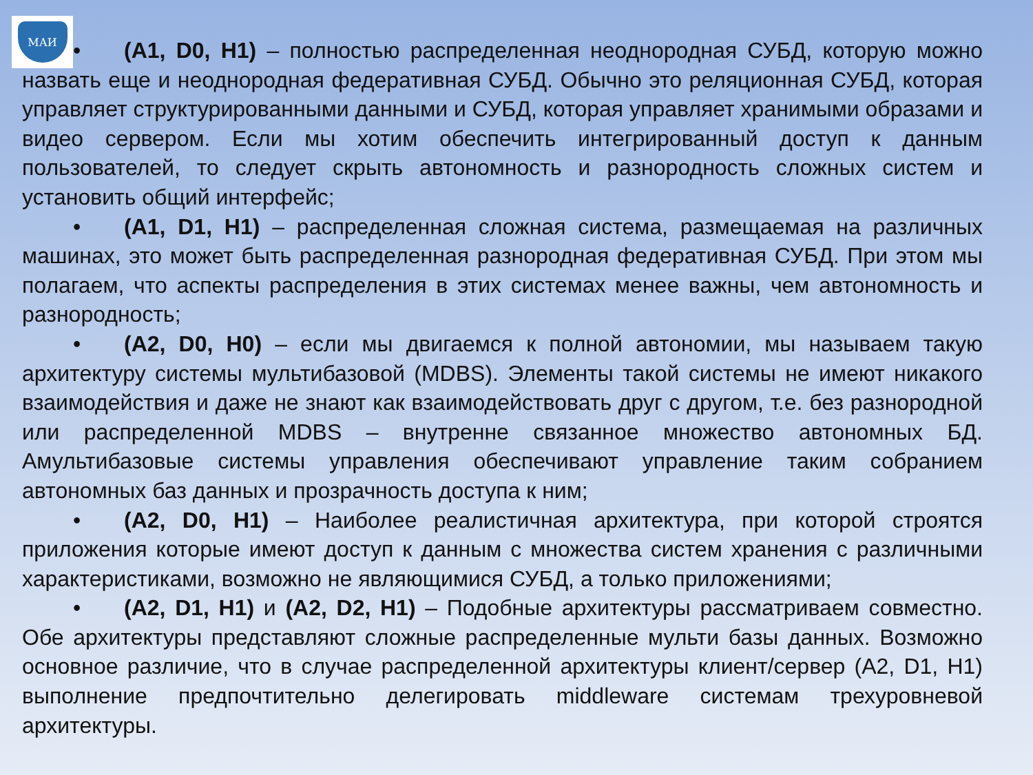МАИ
• (A1, D0, H1) – полностью распределенная неоднородная СУБД, которую можно назвать еще и неоднородная федеративная СУБД. Обычно это реляционная СУБД, которая управляет структурированными данными и СУБД, которая управляет хранимыми образами и видео сервером. Если мы хотим обеспечить интегрированный доступ к данным пользователей, то следует скрыть автономность и разнородность сложных систем и установить общий интерфейс;
• (A1, D1, H1) – распределенная сложная система, размещаемая на различных машинах, это может быть распределенная разнородная федеративная СУБД. При этом мы полагаем, что аспекты распределения в этих системах менее важны, чем автономность и разнородность;
• (A2, D0, H0) – если мы двигаемся к полной автономии, мы называем такую архитектуру системы мультибазовой (MDBS). Элементы такой системы не имеют никакого взаимодействия и даже не знают как взаимодействовать друг с другом, т.е. без разнородной или распределенной MDBS – внутренне связанное множество автономных БД. Амультибазовые системы управления обеспечивают управление таким собранием автономных баз данных и прозрачность доступа к ним;
• (A2, D0, H1) – Наиболее реалистичная архитектура, при которой строятся приложения которые имеют доступ к данным с множества систем хранения с различными характеристиками, возможно не являющимися СУБД, а только приложениями;
• (A2, D1, H1) и (A2, D2, H1) – Подобные архитектуры рассматриваем совместно. Обе архитектуры представляют сложные распределенные мульти базы данных. Возможно основное различие, что в случае распределенной архитектуры клиент/сервер (A2, D1, H1) выполнение предпочтительно делегировать middleware системам трехуровневой архитектуры.